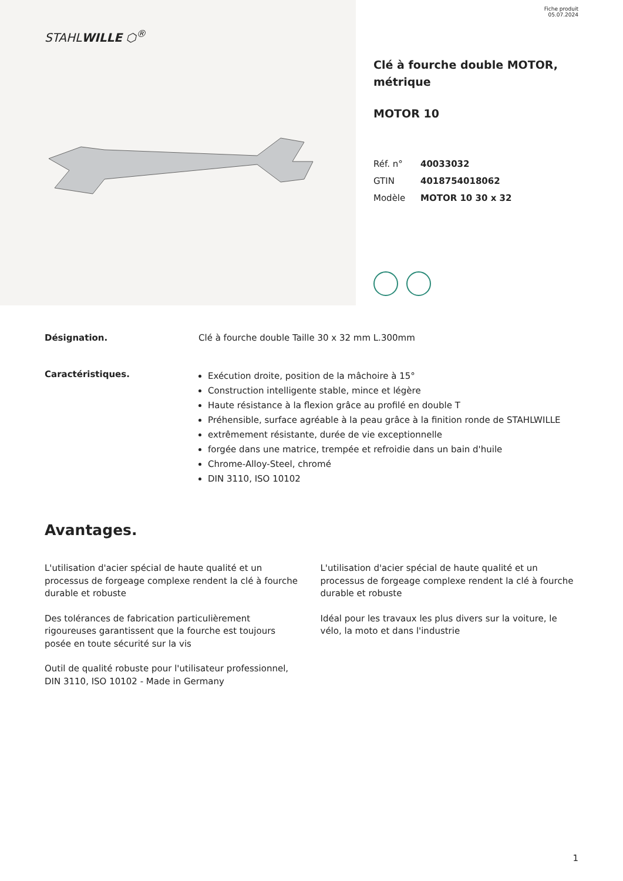STAHLWILLE ⬡<sup>®</sup>
Fiche produit
05.07.2024
Clé à fourche double MOTOR,
métrique
MOTOR 10
| Réf. n° | 40033032 |
| GTIN | 4018754018062 |
| Modèle | MOTOR 10 30 x 32 |
Désignation. Clé à fourche double Taille 30 x 32 mm L.300mm
Caractéristiques.
Exécution droite, position de la mâchoire à 15°
Construction intelligente stable, mince et légère
Haute résistance à la flexion grâce au profilé en double T
Préhensible, surface agréable à la peau grâce à la finition ronde de STAHLWILLE
extrêmement résistante, durée de vie exceptionnelle
forgée dans une matrice, trempée et refroidie dans un bain d'huile
Chrome-Alloy-Steel, chromé
DIN 3110, ISO 10102
Avantages.
L'utilisation d'acier spécial de haute qualité et un processus de forgeage complexe rendent la clé à fourche durable et robuste
Des tolérances de fabrication particulièrement rigoureuses garantissent que la fourche est toujours posée en toute sécurité sur la vis
Outil de qualité robuste pour l'utilisateur professionnel, DIN 3110, ISO 10102 - Made in Germany
L'utilisation d'acier spécial de haute qualité et un processus de forgeage complexe rendent la clé à fourche durable et robuste
Idéal pour les travaux les plus divers sur la voiture, le vélo, la moto et dans l'industrie
1